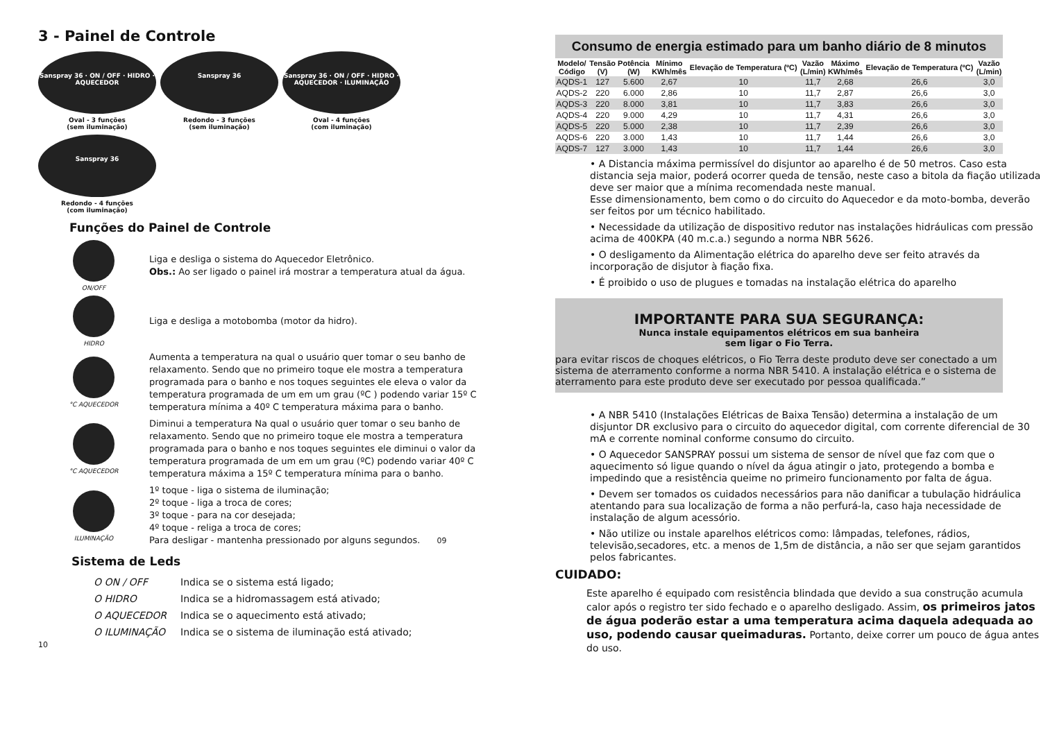3 - Painel de Controle
Sanspray 36 · ON / OFF · HIDRO · AQUECEDOR
Oval - 3 funções
(sem iluminação)
Sanspray 36
Redondo - 3 funções
(sem iluminação)
Sanspray 36 · ON / OFF · HIDRO · AQUECEDOR · ILUMINAÇÃO
Oval - 4 funções
(com iluminação)
Sanspray 36
Redondo - 4 funções
(com iluminação)
Funções do Painel de Controle
ON/OFF
Liga e desliga o sistema do Aquecedor Eletrônico.
Obs.: Ao ser ligado o painel irá mostrar a temperatura atual da água.
HIDRO
Liga e desliga a motobomba (motor da hidro).
°C AQUECEDOR
Aumenta a temperatura na qual o usuário quer tomar o seu banho de relaxamento. Sendo que no primeiro toque ele mostra a temperatura programada para o banho e nos toques seguintes ele eleva o valor da temperatura programada de um em um grau (ºC ) podendo variar 15º C temperatura mínima a 40º C temperatura máxima para o banho.
°C AQUECEDOR
Diminui a temperatura Na qual o usuário quer tomar o seu banho de relaxamento. Sendo que no primeiro toque ele mostra a temperatura programada para o banho e nos toques seguintes ele diminui o valor da temperatura programada de um em um grau (ºC) podendo variar 40º C temperatura máxima a 15º C temperatura mínima para o banho.
ILUMINAÇÃO
1º toque - liga o sistema de iluminação;
2º toque - liga a troca de cores;
3º toque - para na cor desejada;
4º toque - religa a troca de cores;
Para desligar - mantenha pressionado por alguns segundos. 09
Sistema de Leds
| O ON / OFF | Indica se o sistema está ligado; |
| O HIDRO | Indica se a hidromassagem está ativado; |
| O AQUECEDOR | Indica se o aquecimento está ativado; |
| O ILUMINAÇÃO | Indica se o sistema de iluminação está ativado; |
10
| Consumo de energia estimado para um banho diário de 8 minutos | | | | | | | | |
| Modelo/ Código | Tensão (V) | Potência (W) | Mínimo KWh/mês | Elevação de Temperatura (ºC) | Vazão (L/min) | Máximo KWh/mês | Elevação de Temperatura (ºC) | Vazão (L/min) |
| AQDS-1 | 127 | 5.600 | 2,67 | 10 | 11,7 | 2,68 | 26,6 | 3,0 |
| AQDS-2 | 220 | 6.000 | 2,86 | 10 | 11,7 | 2,87 | 26,6 | 3,0 |
| AQDS-3 | 220 | 8.000 | 3,81 | 10 | 11,7 | 3,83 | 26,6 | 3,0 |
| AQDS-4 | 220 | 9.000 | 4,29 | 10 | 11,7 | 4,31 | 26,6 | 3,0 |
| AQDS-5 | 220 | 5.000 | 2,38 | 10 | 11,7 | 2,39 | 26,6 | 3,0 |
| AQDS-6 | 220 | 3.000 | 1,43 | 10 | 11,7 | 1,44 | 26,6 | 3,0 |
| AQDS-7 | 127 | 3.000 | 1,43 | 10 | 11,7 | 1,44 | 26,6 | 3,0 |
• A Distancia máxima permissível do disjuntor ao aparelho é de 50 metros. Caso esta distancia seja maior, poderá ocorrer queda de tensão, neste caso a bitola da fiação utilizada deve ser maior que a mínima recomendada neste manual.
Esse dimensionamento, bem como o do circuito do Aquecedor e da moto-bomba, deverão ser feitos por um técnico habilitado.
• Necessidade da utilização de dispositivo redutor nas instalações hidráulicas com pressão acima de 400KPA (40 m.c.a.) segundo a norma NBR 5626.
• O desligamento da Alimentação elétrica do aparelho deve ser feito através da incorporação de disjutor à fiação fixa.
• É proibido o uso de plugues e tomadas na instalação elétrica do aparelho
IMPORTANTE PARA SUA SEGURANÇA:
Nunca instale equipamentos elétricos em sua banheira
sem ligar o Fio Terra.
para evitar riscos de choques elétricos, o Fio Terra deste produto deve ser conectado a um sistema de aterramento conforme a norma NBR 5410. A instalação elétrica e o sistema de aterramento para este produto deve ser executado por pessoa qualificada.”
• A NBR 5410 (Instalações Elétricas de Baixa Tensão) determina a instalação de um disjuntor DR exclusivo para o circuito do aquecedor digital, com corrente diferencial de 30 mA e corrente nominal conforme consumo do circuito.
• O Aquecedor SANSPRAY possui um sistema de sensor de nível que faz com que o aquecimento só ligue quando o nível da água atingir o jato, protegendo a bomba e impedindo que a resistência queime no primeiro funcionamento por falta de água.
• Devem ser tomados os cuidados necessários para não danificar a tubulação hidráulica atentando para sua localização de forma a não perfurá-la, caso haja necessidade de instalação de algum acessório.
• Não utilize ou instale aparelhos elétricos como: lâmpadas, telefones, rádios, televisão,secadores, etc. a menos de 1,5m de distância, a não ser que sejam garantidos pelos fabricantes.
CUIDADO:
Este aparelho é equipado com resistência blindada que devido a sua construção acumula calor após o registro ter sido fechado e o aparelho desligado. Assim, os primeiros jatos de água poderão estar a uma temperatura acima daquela adequada ao uso, podendo causar queimaduras. Portanto, deixe correr um pouco de água antes do uso.